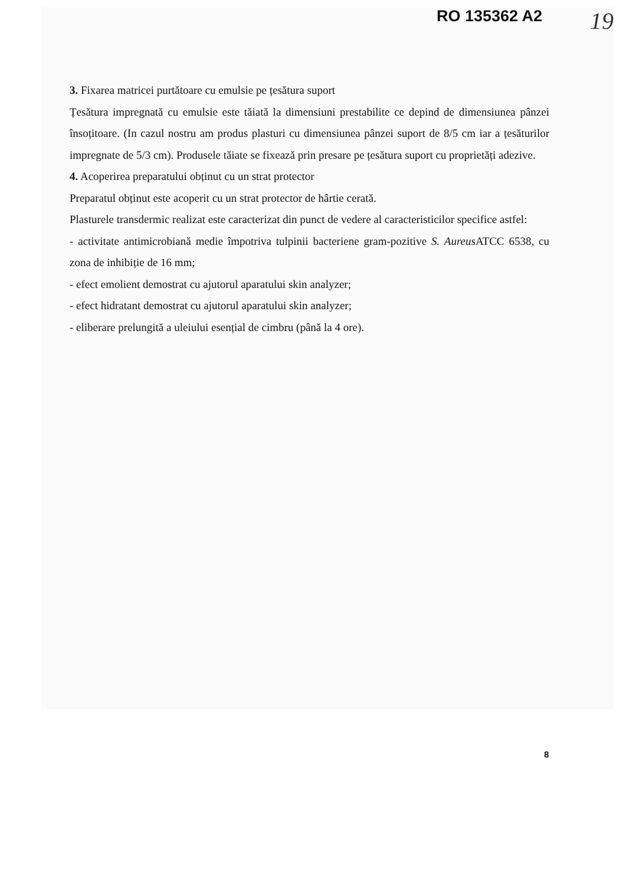RO 135362 A2
19
3. Fixarea matricei purtătoare cu emulsie pe țesătura suport
Țesătura impregnată cu emulsie este tăiată la dimensiuni prestabilite ce depind de dimensiunea pânzei însoțitoare. (In cazul nostru am produs plasturi cu dimensiunea pânzei suport de 8/5 cm iar a țesăturilor impregnate de 5/3 cm). Produsele tăiate se fixează prin presare pe țesătura suport cu proprietăți adezive.
4. Acoperirea preparatului obținut cu un strat protector
Preparatul obținut este acoperit cu un strat protector de hârtie cerată.
Plasturele transdermic realizat este caracterizat din punct de vedere al caracteristicilor specifice astfel:
- activitate antimicrobiană medie împotriva tulpinii bacteriene gram-pozitive S. Aureus ATCC 6538, cu zona de inhibiție de 16 mm;
- efect emolient demostrat cu ajutorul aparatului skin analyzer;
- efect hidratant demostrat cu ajutorul aparatului skin analyzer;
- eliberare prelungită a uleiului esențial de cimbru (până la 4 ore).
8